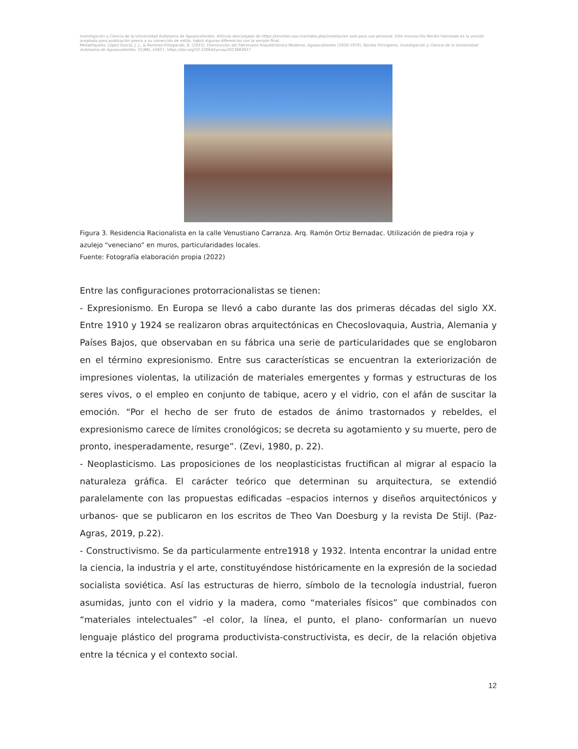Investigación y Ciencia de la Universidad Autónoma de Aguascalientes. Artículo descargado de https://revistas.uaa.mx/index.php/investycien solo para uso personal. Este manuscrito Recién Horneado es la versión aceptada para publicación previa a su corrección de estilo; habrá algunas diferencias con la versión final.
Metaetiqueta: López-García, J. J., & Ramírez-Villalpando, R. (2023). Disminución del Patrimonio Arquitectónico Moderno, Aguascalientes (1920-1970). Núcleo Primigenio. Investigación y Ciencia de la Universidad Autónoma de Aguascalientes, 31(88), e3627, https://doi.org/10.33064/iycuaa2023883627
Figura 3. Residencia Racionalista en la calle Venustiano Carranza. Arq. Ramón Ortiz Bernadac. Utilización de piedra roja y azulejo “veneciano” en muros, particularidades locales.
Fuente: Fotografía elaboración propia (2022)
Entre las configuraciones protorracionalistas se tienen:
- Expresionismo. En Europa se llevó a cabo durante las dos primeras décadas del siglo XX. Entre 1910 y 1924 se realizaron obras arquitectónicas en Checoslovaquia, Austria, Alemania y Países Bajos, que observaban en su fábrica una serie de particularidades que se englobaron en el término expresionismo. Entre sus características se encuentran la exteriorización de impresiones violentas, la utilización de materiales emergentes y formas y estructuras de los seres vivos, o el empleo en conjunto de tabique, acero y el vidrio, con el afán de suscitar la emoción. “Por el hecho de ser fruto de estados de ánimo trastornados y rebeldes, el expresionismo carece de límites cronológicos; se decreta su agotamiento y su muerte, pero de pronto, inesperadamente, resurge”. (Zevi, 1980, p. 22).
- Neoplasticismo. Las proposiciones de los neoplasticistas fructifican al migrar al espacio la naturaleza gráfica. El carácter teórico que determinan su arquitectura, se extendió paralelamente con las propuestas edificadas –espacios internos y diseños arquitectónicos y urbanos- que se publicaron en los escritos de Theo Van Doesburg y la revista De Stijl. (Paz-Agras, 2019, p.22).
- Constructivismo. Se da particularmente entre1918 y 1932. Intenta encontrar la unidad entre la ciencia, la industria y el arte, constituyéndose históricamente en la expresión de la sociedad socialista soviética. Así las estructuras de hierro, símbolo de la tecnología industrial, fueron asumidas, junto con el vidrio y la madera, como “materiales físicos” que combinados con “materiales intelectuales” -el color, la línea, el punto, el plano- conformarían un nuevo lenguaje plástico del programa productivista-constructivista, es decir, de la relación objetiva entre la técnica y el contexto social.
12